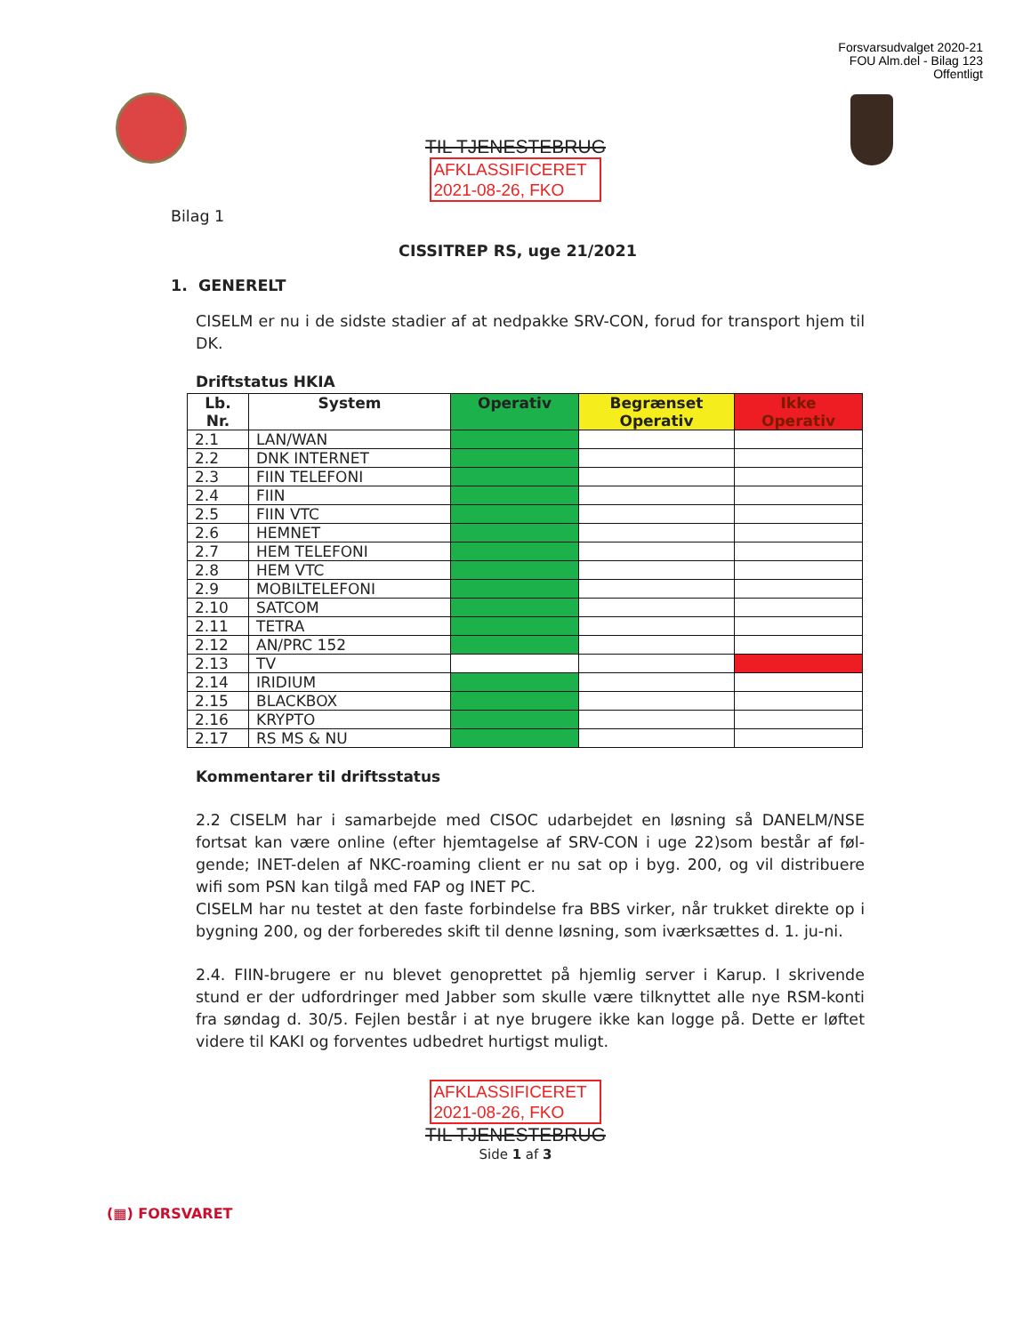Forsvarsudvalget 2020-21
FOU Alm.del - Bilag 123
Offentligt
TIL TJENESTEBRUG
AFKLASSIFICERET
2021-08-26, FKO
Bilag 1
CISSITREP RS, uge 21/2021
1. GENERELT
CISELM er nu i de sidste stadier af at nedpakke SRV-CON, forud for transport hjem til DK.
Driftstatus HKIA
| Lb. Nr. | System | Operativ | Begrænset Operativ | Ikke Operativ |
| --- | --- | --- | --- | --- |
| 2.1 | LAN/WAN | | | |
| 2.2 | DNK INTERNET | | | |
| 2.3 | FIIN TELEFONI | | | |
| 2.4 | FIIN | | | |
| 2.5 | FIIN VTC | | | |
| 2.6 | HEMNET | | | |
| 2.7 | HEM TELEFONI | | | |
| 2.8 | HEM VTC | | | |
| 2.9 | MOBILTELEFONI | | | |
| 2.10 | SATCOM | | | |
| 2.11 | TETRA | | | |
| 2.12 | AN/PRC 152 | | | |
| 2.13 | TV | | | |
| 2.14 | IRIDIUM | | | |
| 2.15 | BLACKBOX | | | |
| 2.16 | KRYPTO | | | |
| 2.17 | RS MS & NU | | | |
Kommentarer til driftsstatus
2.2 CISELM har i samarbejde med CISOC udarbejdet en løsning så DANELM/NSE fortsat kan være online (efter hjemtagelse af SRV-CON i uge 22)som består af føl-gende; INET-delen af NKC-roaming client er nu sat op i byg. 200, og vil distribuere wifi som PSN kan tilgå med FAP og INET PC.
CISELM har nu testet at den faste forbindelse fra BBS virker, når trukket direkte op i bygning 200, og der forberedes skift til denne løsning, som iværksættes d. 1. ju-ni.
2.4. FIIN-brugere er nu blevet genoprettet på hjemlig server i Karup. I skrivende stund er der udfordringer med Jabber som skulle være tilknyttet alle nye RSM-konti fra søndag d. 30/5. Fejlen består i at nye brugere ikke kan logge på. Dette er løftet videre til KAKI og forventes udbedret hurtigst muligt.
AFKLASSIFICERET
2021-08-26, FKO
TIL TJENESTEBRUG
Side 1 af 3
(▦) FORSVARET